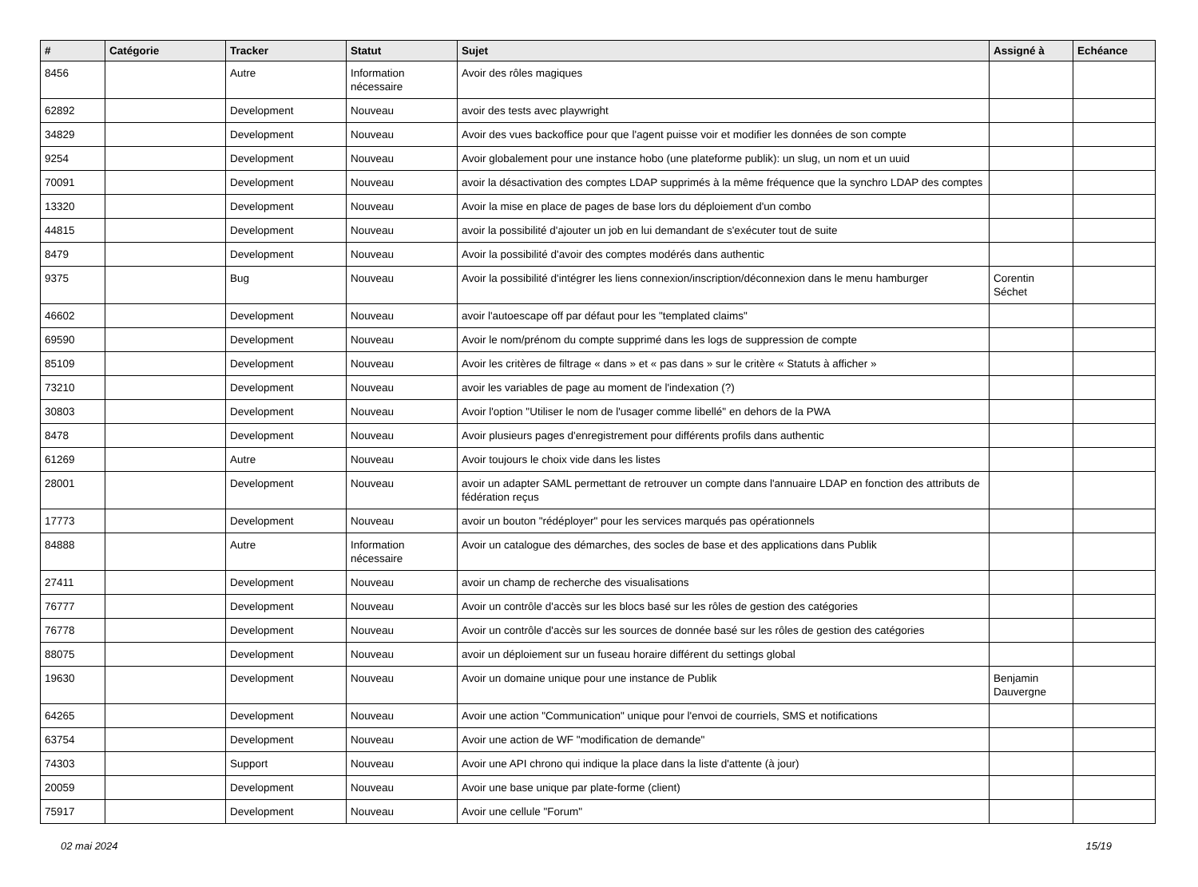| # | Catégorie | Tracker | Statut | Sujet | Assigné à | Echéance |
| --- | --- | --- | --- | --- | --- | --- |
| 8456 | | Autre | Information nécessaire | Avoir des rôles magiques | | |
| 62892 | | Development | Nouveau | avoir des tests avec playwright | | |
| 34829 | | Development | Nouveau | Avoir des vues backoffice pour que l'agent puisse voir et modifier les données de son compte | | |
| 9254 | | Development | Nouveau | Avoir globalement pour une instance hobo (une plateforme publik): un slug, un nom et un uuid | | |
| 70091 | | Development | Nouveau | avoir la désactivation des comptes LDAP supprimés à la même fréquence que la synchro LDAP des comptes | | |
| 13320 | | Development | Nouveau | Avoir la mise en place de pages de base lors du déploiement d'un combo | | |
| 44815 | | Development | Nouveau | avoir la possibilité d'ajouter un job en lui demandant de s'exécuter tout de suite | | |
| 8479 | | Development | Nouveau | Avoir la possibilité d'avoir des comptes modérés dans authentic | | |
| 9375 | | Bug | Nouveau | Avoir la possibilité d'intégrer les liens connexion/inscription/déconnexion dans le menu hamburger | Corentin Séchet | |
| 46602 | | Development | Nouveau | avoir l'autoescape off par défaut pour les "templated claims" | | |
| 69590 | | Development | Nouveau | Avoir le nom/prénom du compte supprimé dans les logs de suppression de compte | | |
| 85109 | | Development | Nouveau | Avoir les critères de filtrage « dans » et « pas dans » sur le critère « Statuts à afficher » | | |
| 73210 | | Development | Nouveau | avoir les variables de page au moment de l'indexation (?) | | |
| 30803 | | Development | Nouveau | Avoir l'option "Utiliser le nom de l'usager comme libellé" en dehors de la PWA | | |
| 8478 | | Development | Nouveau | Avoir plusieurs pages d'enregistrement pour différents profils dans authentic | | |
| 61269 | | Autre | Nouveau | Avoir toujours le choix vide dans les listes | | |
| 28001 | | Development | Nouveau | avoir un adapter SAML permettant de retrouver un compte dans l'annuaire LDAP en fonction des attributs de fédération reçus | | |
| 17773 | | Development | Nouveau | avoir un bouton "rédéployer" pour les services marqués pas opérationnels | | |
| 84888 | | Autre | Information nécessaire | Avoir un catalogue des démarches, des socles de base et des applications dans Publik | | |
| 27411 | | Development | Nouveau | avoir un champ de recherche des visualisations | | |
| 76777 | | Development | Nouveau | Avoir un contrôle d'accès sur les blocs basé sur les rôles de gestion des catégories | | |
| 76778 | | Development | Nouveau | Avoir un contrôle d'accès sur les sources de donnée basé sur les rôles de gestion des catégories | | |
| 88075 | | Development | Nouveau | avoir un déploiement sur un fuseau horaire différent du settings global | | |
| 19630 | | Development | Nouveau | Avoir un domaine unique pour une instance de Publik | Benjamin Dauvergne | |
| 64265 | | Development | Nouveau | Avoir une action "Communication" unique pour l'envoi de courriels, SMS et notifications | | |
| 63754 | | Development | Nouveau | Avoir une action de WF "modification de demande" | | |
| 74303 | | Support | Nouveau | Avoir une API chrono qui indique la place dans la liste d'attente (à jour) | | |
| 20059 | | Development | Nouveau | Avoir une base unique par plate-forme (client) | | |
| 75917 | | Development | Nouveau | Avoir une cellule "Forum" | | |
02 mai 2024 15/19